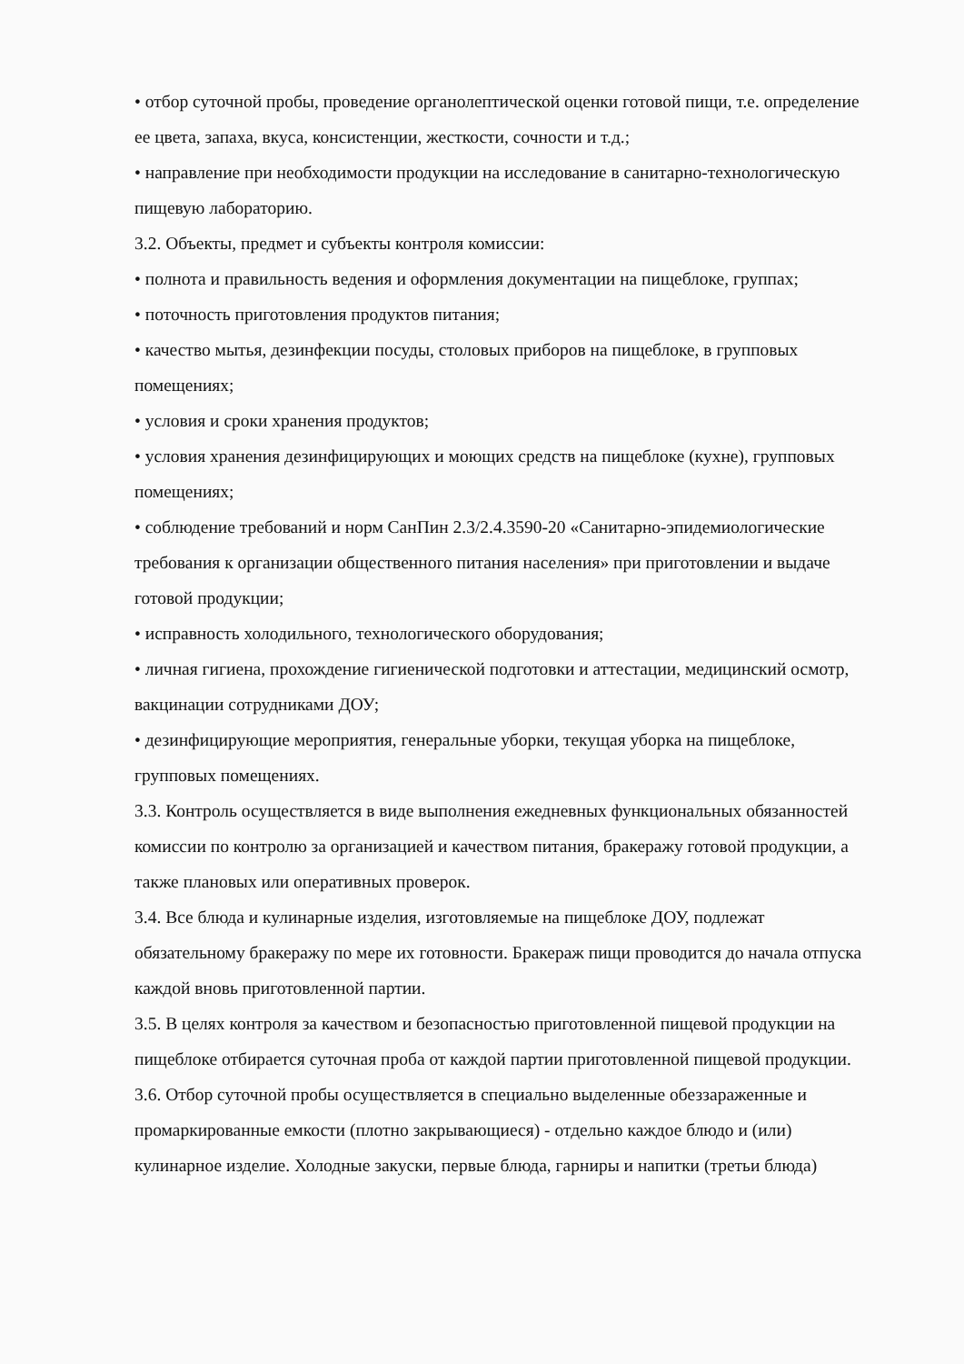• отбор суточной пробы, проведение органолептической оценки готовой пищи, т.е. определение ее цвета, запаха, вкуса, консистенции, жесткости, сочности и т.д.;
• направление при необходимости продукции на исследование в санитарно-технологическую пищевую лабораторию.
3.2. Объекты, предмет и субъекты контроля комиссии:
• полнота и правильность ведения и оформления документации на пищеблоке, группах;
• поточность приготовления продуктов питания;
• качество мытья, дезинфекции посуды, столовых приборов на пищеблоке, в групповых помещениях;
• условия и сроки хранения продуктов;
• условия хранения дезинфицирующих и моющих средств на пищеблоке (кухне), групповых помещениях;
• соблюдение требований и норм СанПин 2.3/2.4.3590-20 «Санитарно-эпидемиологические требования к организации общественного питания населения» при приготовлении и выдаче готовой продукции;
• исправность холодильного, технологического оборудования;
• личная гигиена, прохождение гигиенической подготовки и аттестации, медицинский осмотр, вакцинации сотрудниками ДОУ;
• дезинфицирующие мероприятия, генеральные уборки, текущая уборка на пищеблоке, групповых помещениях.
3.3. Контроль осуществляется в виде выполнения ежедневных функциональных обязанностей комиссии по контролю за организацией и качеством питания, бракеражу готовой продукции, а также плановых или оперативных проверок.
3.4. Все блюда и кулинарные изделия, изготовляемые на пищеблоке ДОУ, подлежат обязательному бракеражу по мере их готовности. Бракераж пищи проводится до начала отпуска каждой вновь приготовленной партии.
3.5. В целях контроля за качеством и безопасностью приготовленной пищевой продукции на пищеблоке отбирается суточная проба от каждой партии приготовленной пищевой продукции.
3.6. Отбор суточной пробы осуществляется в специально выделенные обеззараженные и промаркированные емкости (плотно закрывающиеся) - отдельно каждое блюдо и (или) кулинарное изделие. Холодные закуски, первые блюда, гарниры и напитки (третьи блюда)